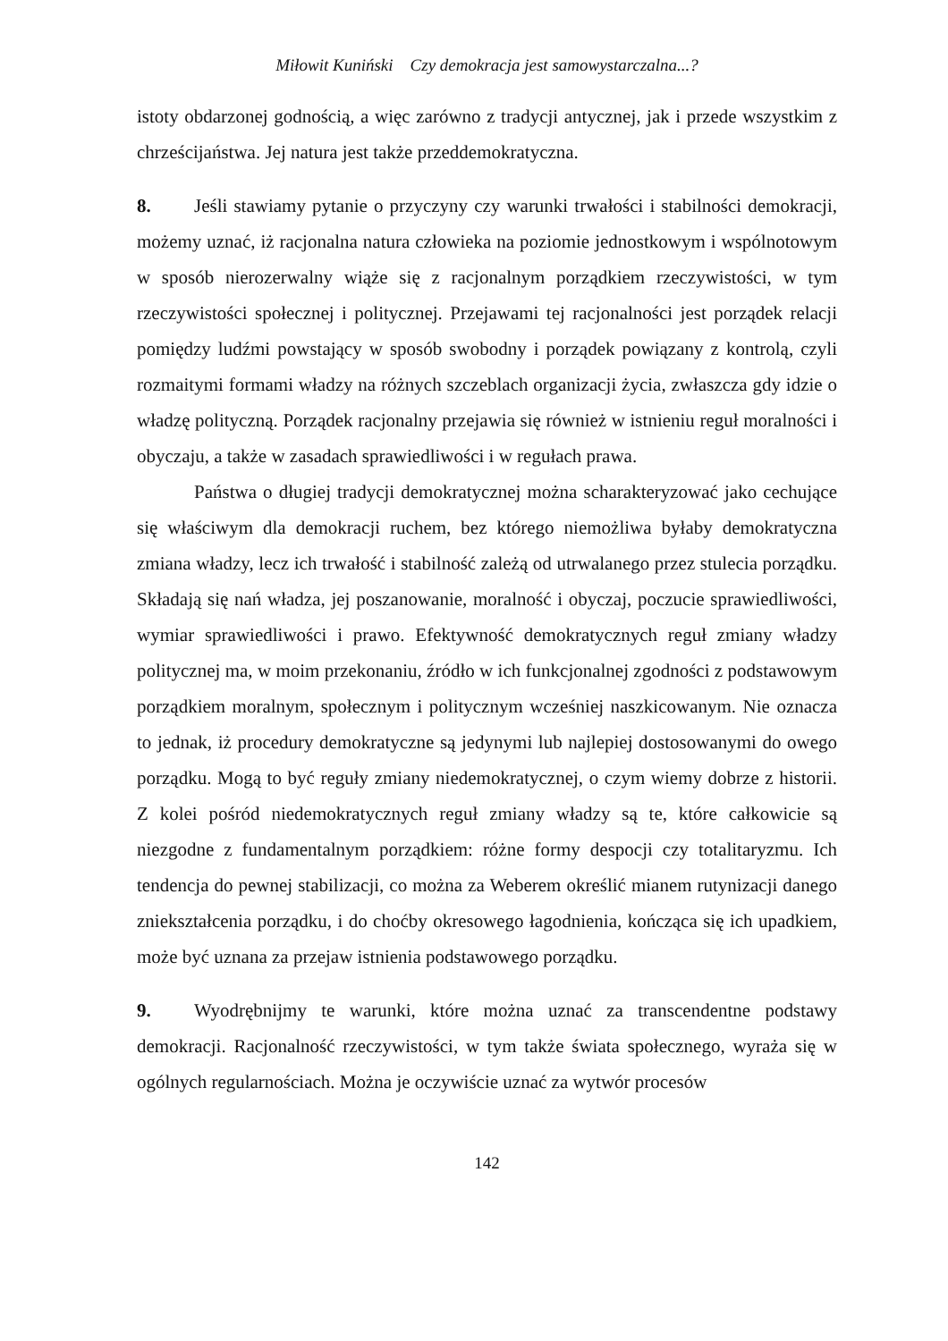Miłowit Kuniński Czy demokracja jest samowystarczalna...?
istoty obdarzonej godnością, a więc zarówno z tradycji antycznej, jak i przede wszystkim z chrześcijaństwa. Jej natura jest także przeddemokratyczna.
8. Jeśli stawiamy pytanie o przyczyny czy warunki trwałości i stabilności demokracji, możemy uznać, iż racjonalna natura człowieka na poziomie jednostkowym i wspólnotowym w sposób nierozerwalny wiąże się z racjonalnym porządkiem rzeczywistości, w tym rzeczywistości społecznej i politycznej. Przejawami tej racjonalności jest porządek relacji pomiędzy ludźmi powstający w sposób swobodny i porządek powiązany z kontrolą, czyli rozmaitymi formami władzy na różnych szczeblach organizacji życia, zwłaszcza gdy idzie o władzę polityczną. Porządek racjonalny przejawia się również w istnieniu reguł moralności i obyczaju, a także w zasadach sprawiedliwości i w regułach prawa.
Państwa o długiej tradycji demokratycznej można scharakteryzować jako cechujące się właściwym dla demokracji ruchem, bez którego niemożliwa byłaby demokratyczna zmiana władzy, lecz ich trwałość i stabilność zależą od utrwalanego przez stulecia porządku. Składają się nań władza, jej poszanowanie, moralność i obyczaj, poczucie sprawiedliwości, wymiar sprawiedliwości i prawo. Efektywność demokratycznych reguł zmiany władzy politycznej ma, w moim przekonaniu, źródło w ich funkcjonalnej zgodności z podstawowym porządkiem moralnym, społecznym i politycznym wcześniej naszkicowanym. Nie oznacza to jednak, iż procedury demokratyczne są jedynymi lub najlepiej dostosowanymi do owego porządku. Mogą to być reguły zmiany niedemokratycznej, o czym wiemy dobrze z historii. Z kolei pośród niedemokratycznych reguł zmiany władzy są te, które całkowicie są niezgodne z fundamentalnym porządkiem: różne formy despocji czy totalitaryzmu. Ich tendencja do pewnej stabilizacji, co można za Weberem określić mianem rutynizacji danego zniekształcenia porządku, i do choćby okresowego łagodnienia, kończąca się ich upadkiem, może być uznana za przejaw istnienia podstawowego porządku.
9. Wyodrębnijmy te warunki, które można uznać za transcendentne podstawy demokracji. Racjonalność rzeczywistości, w tym także świata społecznego, wyraża się w ogólnych regularnościach. Można je oczywiście uznać za wytwór procesów
142